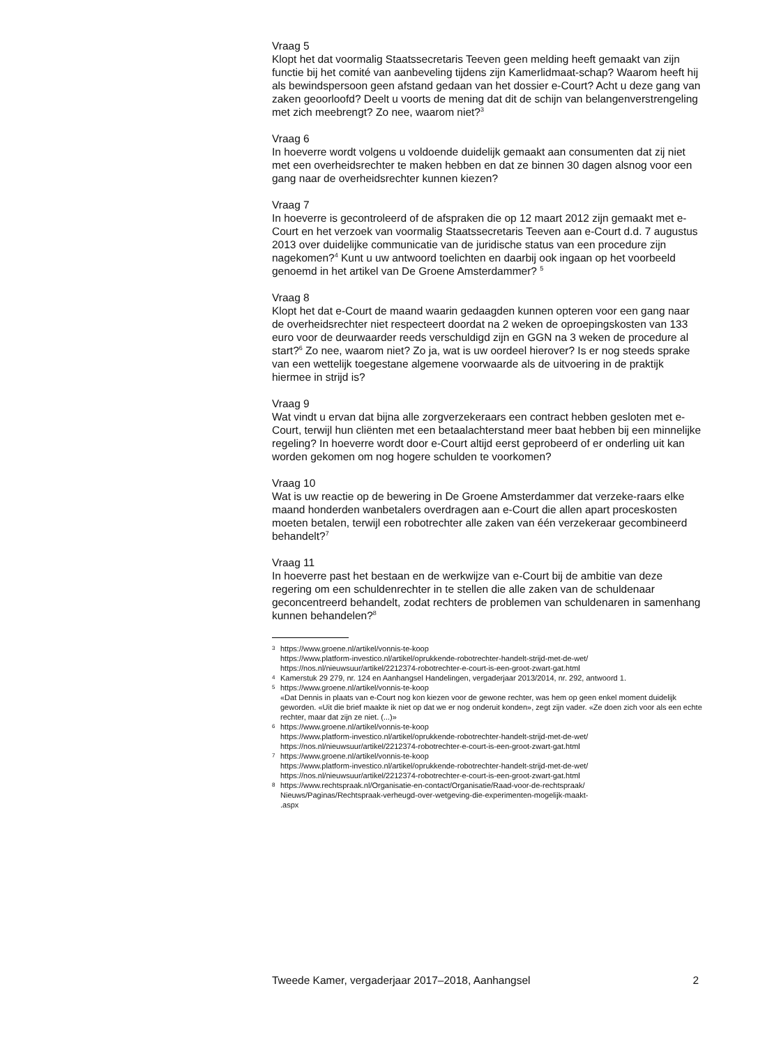Vraag 5
Klopt het dat voormalig Staatssecretaris Teeven geen melding heeft gemaakt van zijn functie bij het comité van aanbeveling tijdens zijn Kamerlidmaat-schap? Waarom heeft hij als bewindspersoon geen afstand gedaan van het dossier e-Court? Acht u deze gang van zaken geoorloofd? Deelt u voorts de mening dat dit de schijn van belangenverstrengeling met zich meebrengt? Zo nee, waarom niet?<sup>3</sup>
Vraag 6
In hoeverre wordt volgens u voldoende duidelijk gemaakt aan consumenten dat zij niet met een overheidsrechter te maken hebben en dat ze binnen 30 dagen alsnog voor een gang naar de overheidsrechter kunnen kiezen?
Vraag 7
In hoeverre is gecontroleerd of de afspraken die op 12 maart 2012 zijn gemaakt met e-Court en het verzoek van voormalig Staatssecretaris Teeven aan e-Court d.d. 7 augustus 2013 over duidelijke communicatie van de juridische status van een procedure zijn nagekomen?<sup>4</sup> Kunt u uw antwoord toelichten en daarbij ook ingaan op het voorbeeld genoemd in het artikel van De Groene Amsterdammer? <sup>5</sup>
Vraag 8
Klopt het dat e-Court de maand waarin gedaagden kunnen opteren voor een gang naar de overheidsrechter niet respecteert doordat na 2 weken de oproepingskosten van 133 euro voor de deurwaarder reeds verschuldigd zijn en GGN na 3 weken de procedure al start?<sup>6</sup> Zo nee, waarom niet? Zo ja, wat is uw oordeel hierover? Is er nog steeds sprake van een wettelijk toegestane algemene voorwaarde als de uitvoering in de praktijk hiermee in strijd is?
Vraag 9
Wat vindt u ervan dat bijna alle zorgverzekeraars een contract hebben gesloten met e-Court, terwijl hun cliënten met een betaalachterstand meer baat hebben bij een minnelijke regeling? In hoeverre wordt door e-Court altijd eerst geprobeerd of er onderling uit kan worden gekomen om nog hogere schulden te voorkomen?
Vraag 10
Wat is uw reactie op de bewering in De Groene Amsterdammer dat verzeke-raars elke maand honderden wanbetalers overdragen aan e-Court die allen apart proceskosten moeten betalen, terwijl een robotrechter alle zaken van één verzekeraar gecombineerd behandelt?<sup>7</sup>
Vraag 11
In hoeverre past het bestaan en de werkwijze van e-Court bij de ambitie van deze regering om een schuldenrechter in te stellen die alle zaken van de schuldenaar geconcentreerd behandelt, zodat rechters de problemen van schuldenaren in samenhang kunnen behandelen?<sup>8</sup>
3 https://www.groene.nl/artikel/vonnis-te-koop
https://www.platform-investico.nl/artikel/oprukkende-robotrechter-handelt-strijd-met-de-wet/
https://nos.nl/nieuwsuur/artikel/2212374-robotrechter-e-court-is-een-groot-zwart-gat.html
4 Kamerstuk 29 279, nr. 124 en Aanhangsel Handelingen, vergaderjaar 2013/2014, nr. 292, antwoord 1.
5 https://www.groene.nl/artikel/vonnis-te-koop
«Dat Dennis in plaats van e-Court nog kon kiezen voor de gewone rechter, was hem op geen enkel moment duidelijk geworden. «Uit die brief maakte ik niet op dat we er nog onderuit konden», zegt zijn vader. «Ze doen zich voor als een echte rechter, maar dat zijn ze niet. (...)»
6 https://www.groene.nl/artikel/vonnis-te-koop
https://www.platform-investico.nl/artikel/oprukkende-robotrechter-handelt-strijd-met-de-wet/
https://nos.nl/nieuwsuur/artikel/2212374-robotrechter-e-court-is-een-groot-zwart-gat.html
7 https://www.groene.nl/artikel/vonnis-te-koop
https://www.platform-investico.nl/artikel/oprukkende-robotrechter-handelt-strijd-met-de-wet/
https://nos.nl/nieuwsuur/artikel/2212374-robotrechter-e-court-is-een-groot-zwart-gat.html
8 https://www.rechtspraak.nl/Organisatie-en-contact/Organisatie/Raad-voor-de-rechtspraak/
Nieuws/Paginas/Rechtspraak-verheugd-over-wetgeving-die-experimenten-mogelijk-maakt-
.aspx
Tweede Kamer, vergaderjaar 2017–2018, Aanhangsel 2